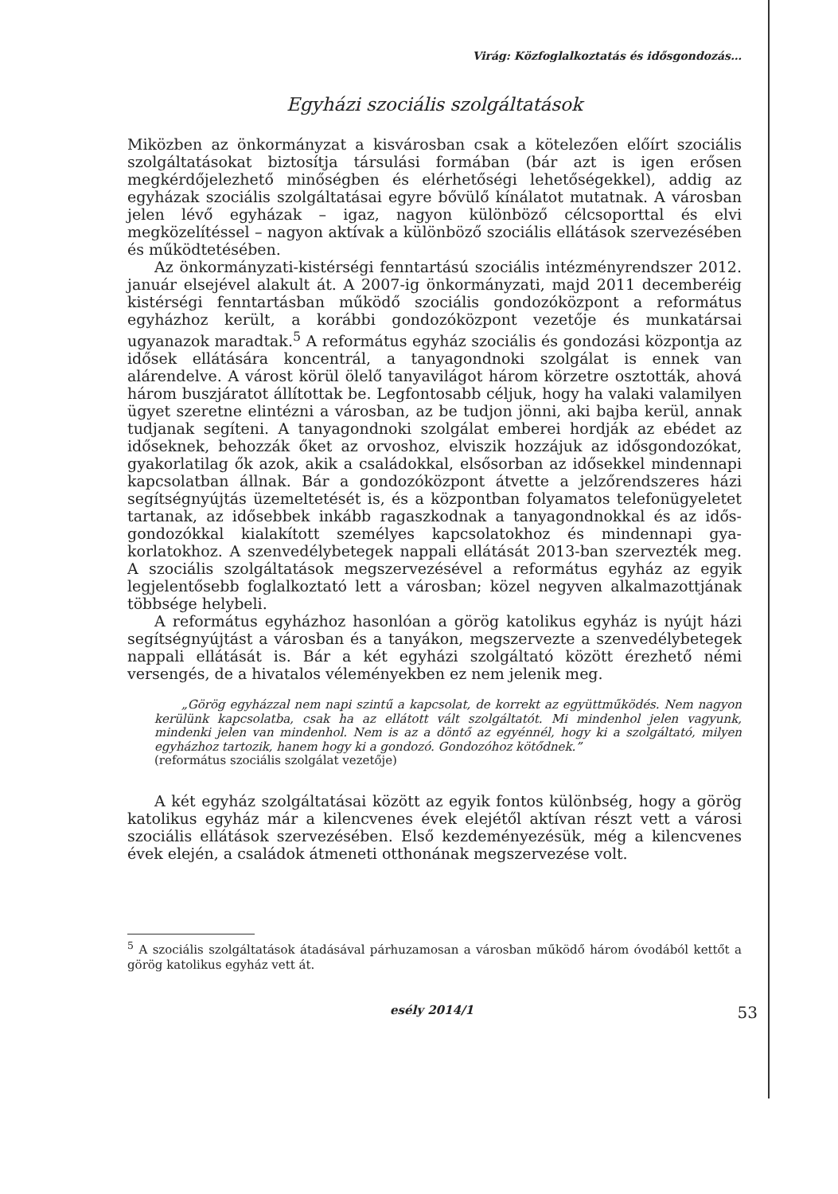Virág: Közfoglalkoztatás és idősgondozás…
Egyházi szociális szolgáltatások
Miközben az önkormányzat a kisvárosban csak a kötelezően előírt szoci­ális szolgáltatásokat biztosítja társulási formában (bár azt is igen erősen megkérdőjelezhető minőségben és elérhetőségi lehetőségekkel), addig az egyházak szociális szolgáltatásai egyre bővülő kínálatot mutatnak. A városban jelen lévő egyházak – igaz, nagyon különböző célcsoporttal és elvi megközelítéssel – nagyon aktívak a különböző szociális ellátások szervezésében és működtetésében.
Az önkormányzati-kistérségi fenntartású szociális intézményrendszer 2012. január elsejével alakult át. A 2007-ig önkormányzati, majd 2011 decemberéig kistérségi fenntartásban működő szociális gondozóközpont a református egyházhoz került, a korábbi gondozóközpont vezetője és munkatársai ugyanazok maradtak.<sup>5</sup> A református egyház szociális és gon­dozási központja az idősek ellátására koncentrál, a tanyagondnoki szol­gálat is ennek van alárendelve. A várost körül ölelő tanyavilágot három körzetre osztották, ahová három buszjáratot állítottak be. Legfontosabb céljuk, hogy ha valaki valamilyen ügyet szeretne elintézni a városban, az be tudjon jönni, aki bajba kerül, annak tudjanak segíteni. A tanyagond­noki szolgálat emberei hordják az ebédet az időseknek, behozzák őket az orvoshoz, elviszik hozzájuk az idősgondozókat, gyakorlatilag ők azok, akik a családokkal, elsősorban az idősekkel mindennapi kapcsolatban állnak. Bár a gondozóközpont átvette a jelzőrendszeres házi segítségnyúj­tás üzemeltetését is, és a központban folyamatos telefonügyeletet tarta­nak, az idősebbek inkább ragaszkodnak a tanyagondnokkal és az idős­gondozókkal kialakított személyes kapcsolatokhoz és mindennapi gya­korlatokhoz. A szenvedélybetegek nappali ellátását 2013-ban szervezték meg. A szociális szolgáltatások megszervezésével a református egyház az egyik legjelentősebb foglalkoztató lett a városban; közel negyven alkal­mazottjának többsége helybeli.
A református egyházhoz hasonlóan a görög katolikus egyház is nyújt házi segítségnyújtást a városban és a tanyákon, megszervezte a szenve­délybetegek nappali ellátását is. Bár a két egyházi szolgáltató között érez­hető némi versengés, de a hivatalos véleményekben ez nem jelenik meg.
„Görög egyházzal nem napi szintű a kapcsolat, de korrekt az együttműködés. Nem nagyon kerülünk kapcsolatba, csak ha az ellátott vált szolgáltatót. Mi mindenhol jelen vagyunk, mindenki jelen van mindenhol. Nem is az a döntő az egyénnél, hogy ki a szol­gáltató, milyen egyházhoz tartozik, hanem hogy ki a gondozó. Gondozóhoz kötődnek.”
(református szociális szolgálat vezetője)
A két egyház szolgáltatásai között az egyik fontos különbség, hogy a görög katolikus egyház már a kilencvenes évek elejétől aktívan részt vett a városi szociális ellátások szervezésében. Első kezdeményezésük, még a kilencvenes évek elején, a családok átmeneti otthonának megszervezése volt.
<sup>5</sup> A szociális szolgáltatások átadásával párhuzamosan a városban működő három óvodá­ból kettőt a görög katolikus egyház vett át.
esély 2014/1 53